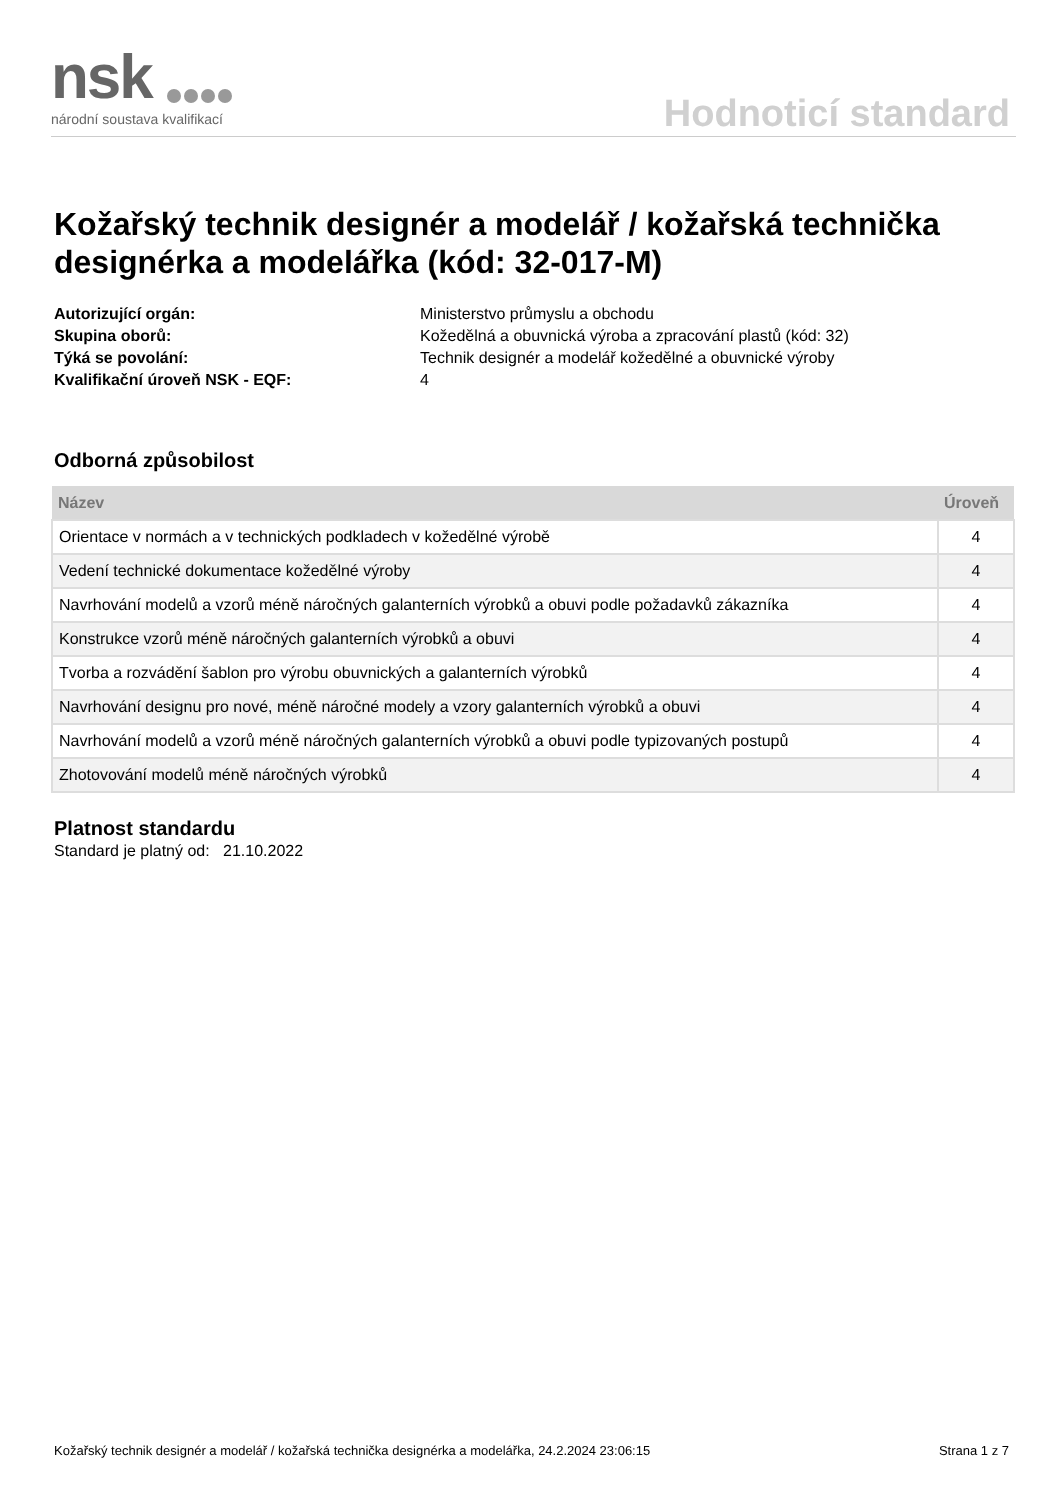nsk
národní soustava kvalifikací
Hodnoticí standard
Kožařský technik designér a modelář / kožařská technička designérka a modelářka (kód: 32-017-M)
| Autorizující orgán: | Ministerstvo průmyslu a obchodu |
| Skupina oborů: | Kožedělná a obuvnická výroba a zpracování plastů (kód: 32) |
| Týká se povolání: | Technik designér a modelář kožedělné a obuvnické výroby |
| Kvalifikační úroveň NSK - EQF: | 4 |
Odborná způsobilost
| Název | Úroveň |
| --- | --- |
| Orientace v normách a v technických podkladech v kožedělné výrobě | 4 |
| Vedení technické dokumentace kožedělné výroby | 4 |
| Navrhování modelů a vzorů méně náročných galanterních výrobků a obuvi podle požadavků zákazníka | 4 |
| Konstrukce vzorů méně náročných galanterních výrobků a obuvi | 4 |
| Tvorba a rozvádění šablon pro výrobu obuvnických a galanterních výrobků | 4 |
| Navrhování designu pro nové, méně náročné modely a vzory galanterních výrobků a obuvi | 4 |
| Navrhování modelů a vzorů méně náročných galanterních výrobků a obuvi podle typizovaných postupů | 4 |
| Zhotovování modelů méně náročných výrobků | 4 |
Platnost standardu
Standard je platný od: 21.10.2022
Kožařský technik designér a modelář / kožařská technička designérka a modelářka, 24.2.2024 23:06:15 Strana 1 z 7